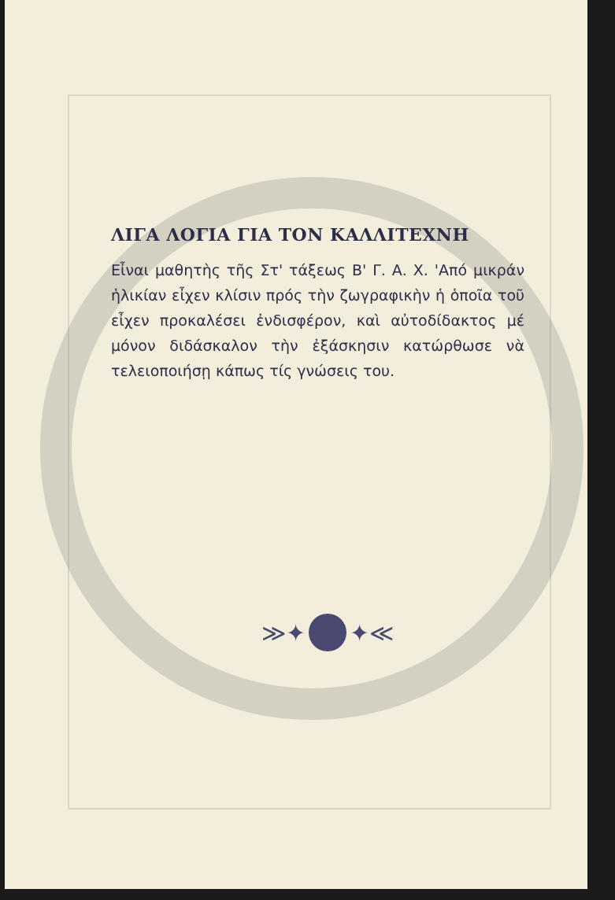ΛΙΓΑ ΛΟΓΙΑ ΓΙΑ ΤΟΝ ΚΑΛΛΙΤΕΧΝΗ
Εἶναι μαθητὴς τῆς Στ' τάξεως Β' Γ. Α. Χ. 'Από μικράν ἡλικίαν εἶχεν κλίσιν πρός τὴν ζωγραφικὴν ἡ ὁποῖα τοῦ εἶχεν προκαλέσει ἐνδισφέρον, καὶ αὐτοδίδακτος μέ μόνον διδάσκαλον τὴν ἐξάσκησιν κατώρθωσε νὰ τελειοποιήσῃ κάπως τίς γνώσεις του.
≫✦ ✦≪